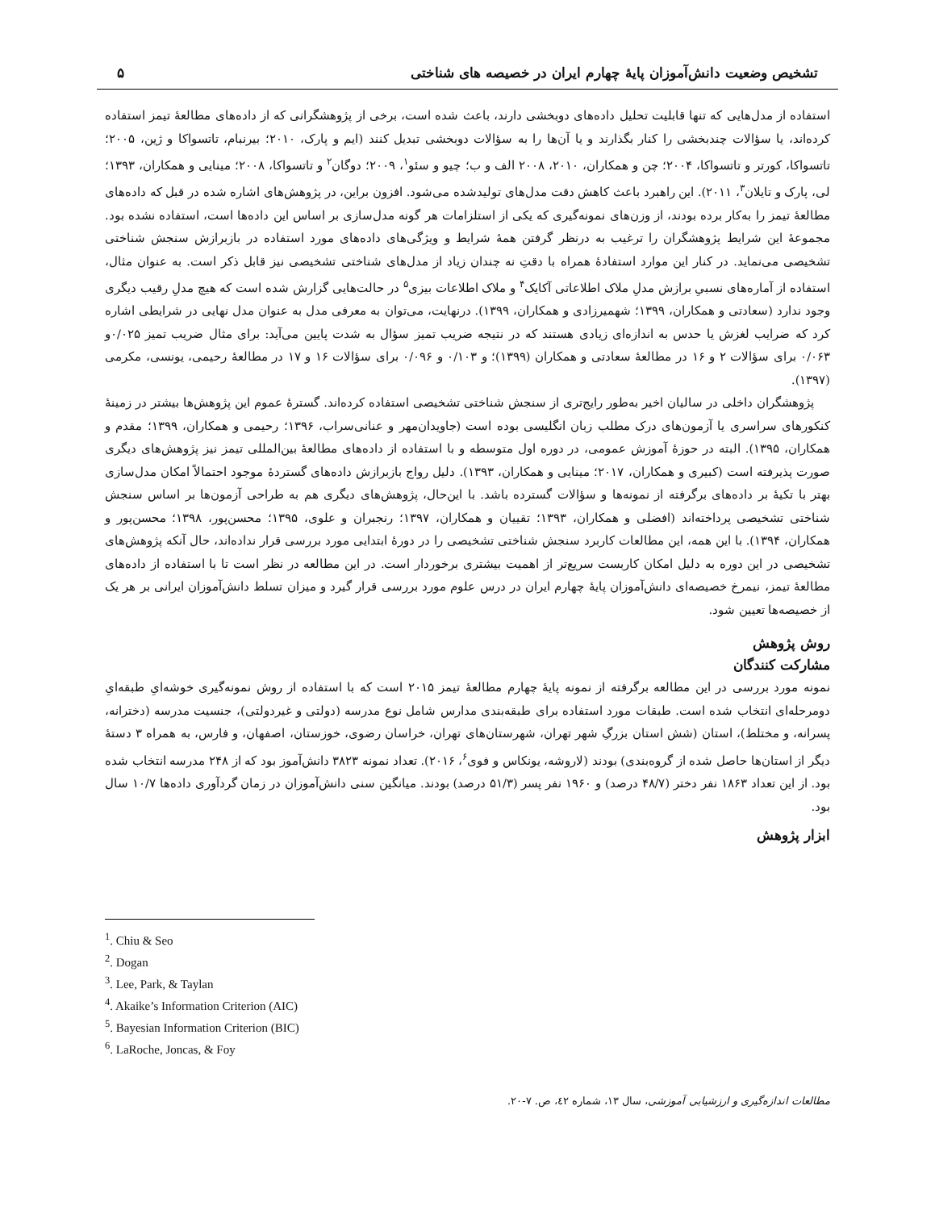تشخیص وضعیت دانش‌آموزان پایهٔ چهارم ایران در خصیصه های شناختی ۵
استفاده از مدل‌هایی که تنها قابلیت تحلیل داده‌های دوبخشی دارند، باعث شده است، برخی از پژوهشگرانی که از داده‌های مطالعهٔ تیمز استفاده کرده‌اند، یا سؤالات چندبخشی را کنار بگذارند و یا آن‌ها را به سؤالات دوبخشی تبدیل کنند (ایم و پارک، ۲۰۱۰؛ بیرنبام، تاتسواکا و ژین، ۲۰۰۵؛ تاتسواکا، کورتر و تاتسواکا، ۲۰۰۴؛ چن و همکاران، ۲۰۱۰، ۲۰۰۸ الف و ب؛ چیو و سئو<sup>۱</sup>، ۲۰۰۹؛ دوگان<sup>۲</sup> و تاتسواکا، ۲۰۰۸؛ مینایی و همکاران، ۱۳۹۳؛ لی، پارک و تایلان<sup>۳</sup>، ۲۰۱۱). این راهبرد باعث کاهش دقت مدل‌های تولیدشده می‌شود. افزون براین، در پژوهش‌های اشاره شده در قبل که داده‌های مطالعهٔ تیمز را به‌کار برده بودند، از وزن‌های نمونه‌گیری که یکی از استلزامات هر گونه مدل‌سازی بر اساس این داده‌ها است، استفاده نشده بود. مجموعهٔ این شرایط پژوهشگران را ترغیب به درنظر گرفتن همهٔ شرایط و ویژگی‌های داده‌های مورد استفاده در بازبرازش سنجش شناختی تشخیصی می‌نماید. در کنار این موارد استفادهٔ همراه با دقتِ نه چندان زیاد از مدل‌های شناختی تشخیصی نیز قابل ذکر است. به عنوان مثال، استفاده از آماره‌های نسبیِ برازش مدلِ ملاک اطلاعاتی آکایک<sup>۴</sup> و ملاک اطلاعات بیزی<sup>۵</sup> در حالت‌هایی گزارش شده است که هیچ مدلِ رقیب دیگری وجود ندارد (سعادتی و همکاران، ۱۳۹۹؛ شهمیرزادی و همکاران، ۱۳۹۹). درنهایت، می‌توان به معرفی مدل به عنوان مدل نهایی در شرایطی اشاره کرد که ضرایب لغزش یا حدس به اندازه‌ای زیادی هستند که در نتیجه ضریب تمیز سؤال به شدت پایین می‌آید: برای مثال ضریب تمیز ۰/۰۲۵و ۰/۰۶۳ برای سؤالات ۲ و ۱۶ در مطالعهٔ سعادتی و همکاران (۱۳۹۹)؛ و ۰/۱۰۳ و ۰/۰۹۶ برای سؤالات ۱۶ و ۱۷ در مطالعهٔ رحیمی، یونسی، مکرمی (۱۳۹۷).
پژوهشگران داخلی در سالیان اخیر به‌طور رایج‌تری از سنجش شناختی تشخیصی استفاده کرده‌اند. گسترهٔ عموم این پژوهش‌ها بیشتر در زمینهٔ کنکورهای سراسری یا آزمون‌های درک مطلب زبان انگلیسی بوده است (جاویدان‌مهر و عنانی‌سراب، ۱۳۹۶؛ رحیمی و همکاران، ۱۳۹۹؛ مقدم و همکاران، ۱۳۹۵). البته در حوزهٔ آموزش عمومی، در دوره اول متوسطه و با استفاده از داده‌های مطالعهٔ بین‌المللی تیمز نیز پژوهش‌های دیگری صورت پذیرفته است (کبیری و همکاران، ۲۰۱۷؛ مینایی و همکاران، ۱۳۹۳). دلیل رواج بازبرازش داده‌های گستردهٔ موجود احتمالاً امکان مدل‌سازی بهتر با تکیهٔ بر داده‌های برگرفته از نمونه‌ها و سؤالات گسترده باشد. با این‌حال، پژوهش‌های دیگری هم به طراحی آزمون‌ها بر اساس سنجش شناختی تشخیصی پرداخته‌اند (افضلی و همکاران، ۱۳۹۳؛ تقییان و همکاران، ۱۳۹۷؛ رنجبران و علوی، ۱۳۹۵؛ محسن‌پور، ۱۳۹۸؛ محسن‌پور و همکاران، ۱۳۹۴). با این همه، این مطالعات کاربرد سنجش شناختی تشخیصی را در دورهٔ ابتدایی مورد بررسی قرار نداده‌اند، حال آنکه پژوهش‌های تشخیصی در این دوره به دلیل امکان کاربست سریع‌تر از اهمیت بیشتری برخوردار است. در این مطالعه در نظر است تا با استفاده از داده‌های مطالعهٔ تیمز، نیمرخ خصیصه‌ای دانش‌آموزان پایهٔ چهارم ایران در درس علوم مورد بررسی قرار گیرد و میزان تسلط دانش‌آموزان ایرانی بر هر یک از خصیصه‌ها تعیین شود.
روش پژوهش
مشارکت کنندگان
نمونه مورد بررسی در این مطالعه برگرفته از نمونه پایهٔ چهارم مطالعهٔ تیمز ۲۰۱۵ است که با استفاده از روش نمونه‌گیری خوشه‌ایِ طبقه‌ایِ دومرحله‌ای انتخاب شده است. طبقات مورد استفاده برای طبقه‌بندی مدارس شامل نوع مدرسه (دولتی و غیردولتی)، جنسیت مدرسه (دخترانه، پسرانه، و مختلط)، استان (شش استان بزرگِ شهر تهران، شهرستان‌های تهران، خراسان رضوی، خوزستان، اصفهان، و فارس، به همراه ۳ دستهٔ دیگر از استان‌ها حاصل شده از گروه‌بندی) بودند (لاروشه، یونکاس و فوی<sup>۶</sup>، ۲۰۱۶). تعداد نمونه ۳۸۲۳ دانش‌آموز بود که از ۲۴۸ مدرسه انتخاب شده بود. از این تعداد ۱۸۶۳ نفر دختر (۴۸/۷ درصد) و ۱۹۶۰ نفر پسر (۵۱/۳ درصد) بودند. میانگین سنی دانش‌آموزان در زمان گردآوری داده‌ها ۱۰/۷ سال بود.
ابزار پژوهش
<sup>1</sup>. Chiu & Seo
<sup>2</sup>. Dogan
<sup>3</sup>. Lee, Park, & Taylan
<sup>4</sup>. Akaike’s Information Criterion (AIC)
<sup>5</sup>. Bayesian Information Criterion (BIC)
<sup>6</sup>. LaRoche, Joncas, & Foy
مطالعات اندازه‌گیری و ارزشیابی آموزشی، سال ۱۳، شماره ٤٢، ص. ٧-٢٠.